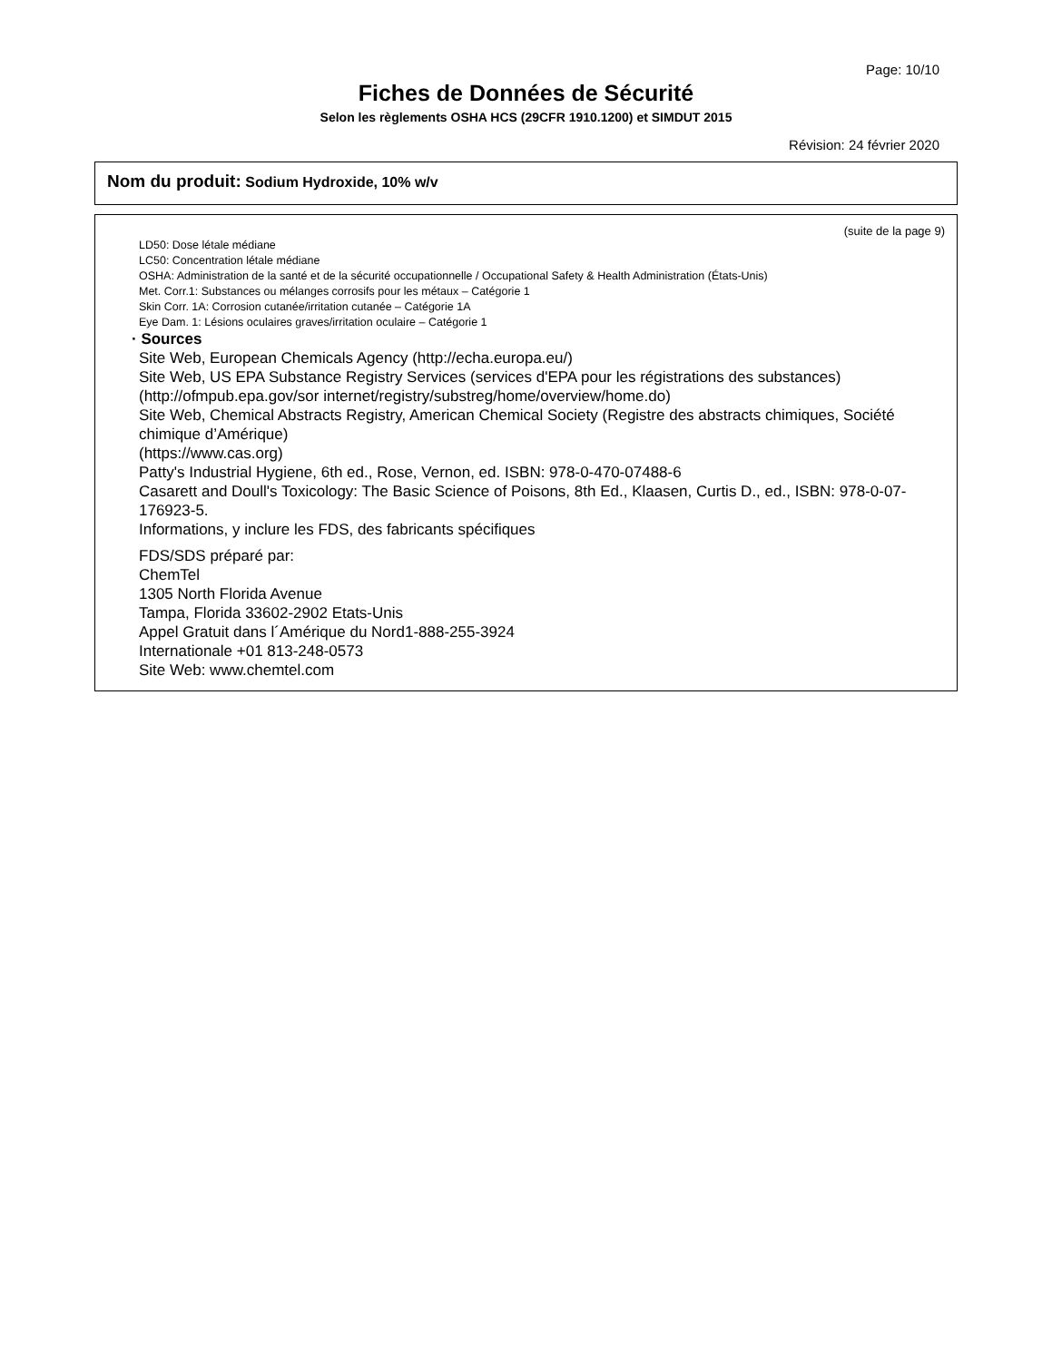Page: 10/10
Fiches de Données de Sécurité
Selon les règlements OSHA HCS (29CFR 1910.1200) et SIMDUT 2015
Révision: 24 février 2020
Nom du produit: Sodium Hydroxide, 10% w/v
(suite de la page 9)
LD50: Dose létale médiane
LC50: Concentration létale médiane
OSHA: Administration de la santé et de la sécurité occupationnelle / Occupational Safety & Health Administration (États-Unis)
Met. Corr.1: Substances ou mélanges corrosifs pour les métaux – Catégorie 1
Skin Corr. 1A: Corrosion cutanée/irritation cutanée – Catégorie 1A
Eye Dam. 1: Lésions oculaires graves/irritation oculaire – Catégorie 1
· Sources
Site Web, European Chemicals Agency (http://echa.europa.eu/)
Site Web, US EPA Substance Registry Services (services d'EPA pour les régistrations des substances) (http://ofmpub.epa.gov/sor internet/registry/substreg/home/overview/home.do)
Site Web, Chemical Abstracts Registry, American Chemical Society (Registre des abstracts chimiques, Société chimique d’Amérique)
(https://www.cas.org)
Patty's Industrial Hygiene, 6th ed., Rose, Vernon, ed. ISBN: 978-0-470-07488-6
Casarett and Doull's Toxicology: The Basic Science of Poisons, 8th Ed., Klaasen, Curtis D., ed., ISBN: 978-0-07-176923-5.
Informations, y inclure les FDS, des fabricants spécifiques
FDS/SDS préparé par:
ChemTel
1305 North Florida Avenue
Tampa, Florida 33602-2902 Etats-Unis
Appel Gratuit dans l´Amérique du Nord1-888-255-3924
Internationale +01 813-248-0573
Site Web: www.chemtel.com